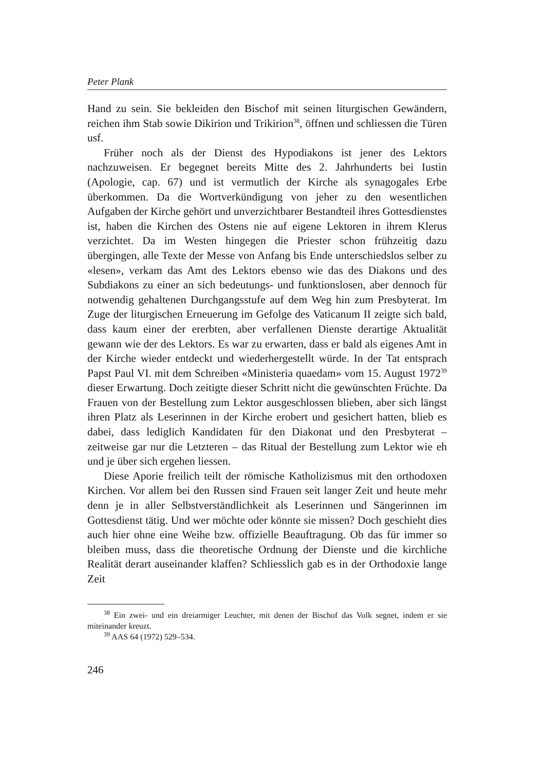Peter Plank
Hand zu sein. Sie bekleiden den Bischof mit seinen liturgischen Gewändern, reichen ihm Stab sowie Dikirion und Trikirion<sup>38</sup>, öffnen und schliessen die Türen usf.
Früher noch als der Dienst des Hypodiakons ist jener des Lektors nachzuweisen. Er begegnet bereits Mitte des 2. Jahrhunderts bei Iustin (Apologie, cap. 67) und ist vermutlich der Kirche als synagogales Erbe überkommen. Da die Wortverkündigung von jeher zu den wesentlichen Aufgaben der Kirche gehört und unverzichtbarer Bestandteil ihres Gottesdienstes ist, haben die Kirchen des Ostens nie auf eigene Lektoren in ihrem Klerus verzichtet. Da im Westen hingegen die Priester schon frühzeitig dazu übergingen, alle Texte der Messe von Anfang bis Ende unterschiedslos selber zu «lesen», verkam das Amt des Lektors ebenso wie das des Diakons und des Subdiakons zu einer an sich bedeutungs- und funktionslosen, aber dennoch für notwendig gehaltenen Durchgangsstufe auf dem Weg hin zum Presbyterat. Im Zuge der liturgischen Erneuerung im Gefolge des Vaticanum II zeigte sich bald, dass kaum einer der ererbten, aber verfallenen Dienste derartige Aktualität gewann wie der des Lektors. Es war zu erwarten, dass er bald als eigenes Amt in der Kirche wieder entdeckt und wiederhergestellt würde. In der Tat entsprach Papst Paul VI. mit dem Schreiben «Ministeria quaedam» vom 15. August 1972<sup>39</sup> dieser Erwartung. Doch zeitigte dieser Schritt nicht die gewünschten Früchte. Da Frauen von der Bestellung zum Lektor ausgeschlossen blieben, aber sich längst ihren Platz als Leserinnen in der Kirche erobert und gesichert hatten, blieb es dabei, dass lediglich Kandidaten für den Diakonat und den Presbyterat – zeitweise gar nur die Letzteren – das Ritual der Bestellung zum Lektor wie eh und je über sich ergehen liessen.
Diese Aporie freilich teilt der römische Katholizismus mit den orthodoxen Kirchen. Vor allem bei den Russen sind Frauen seit langer Zeit und heute mehr denn je in aller Selbstverständlichkeit als Leserinnen und Sängerinnen im Gottesdienst tätig. Und wer möchte oder könnte sie missen? Doch geschieht dies auch hier ohne eine Weihe bzw. offizielle Beauftragung. Ob das für immer so bleiben muss, dass die theoretische Ordnung der Dienste und die kirchliche Realität derart auseinander klaffen? Schliesslich gab es in der Orthodoxie lange Zeit
<sup>38</sup> Ein zwei- und ein dreiarmiger Leuchter, mit denen der Bischof das Volk segnet, indem er sie miteinander kreuzt.
<sup>39</sup> AAS 64 (1972) 529–534.
246